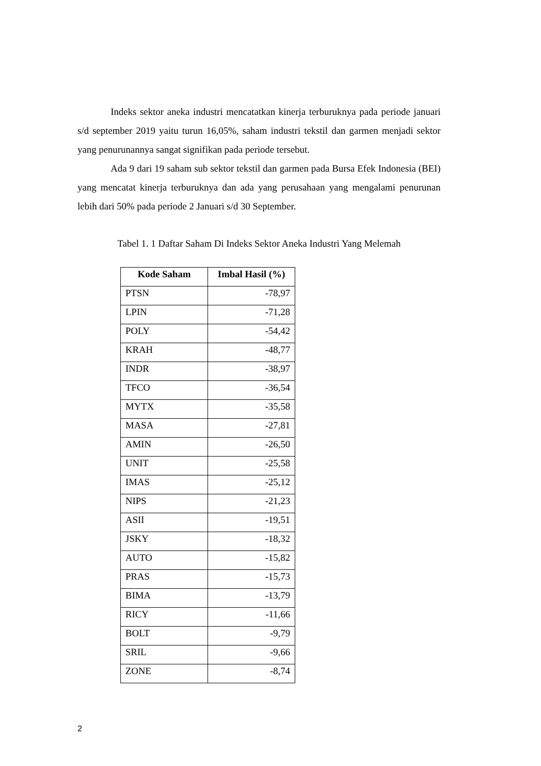Indeks sektor aneka industri mencatatkan kinerja terburuknya pada periode januari s/d september 2019 yaitu turun 16,05%, saham industri tekstil dan garmen menjadi sektor yang penurunannya sangat signifikan pada periode tersebut.
Ada 9 dari 19 saham sub sektor tekstil dan garmen pada Bursa Efek Indonesia (BEI) yang mencatat kinerja terburuknya dan ada yang perusahaan yang mengalami penurunan lebih dari 50% pada periode 2 Januari s/d 30 September.
Tabel 1. 1 Daftar Saham Di Indeks Sektor Aneka Industri Yang Melemah
| Kode Saham | Imbal Hasil (%) |
| --- | --- |
| PTSN | -78,97 |
| LPIN | -71,28 |
| POLY | -54,42 |
| KRAH | -48,77 |
| INDR | -38,97 |
| TFCO | -36,54 |
| MYTX | -35,58 |
| MASA | -27,81 |
| AMIN | -26,50 |
| UNIT | -25,58 |
| IMAS | -25,12 |
| NIPS | -21,23 |
| ASII | -19,51 |
| JSKY | -18,32 |
| AUTO | -15,82 |
| PRAS | -15,73 |
| BIMA | -13,79 |
| RICY | -11,66 |
| BOLT | -9,79 |
| SRIL | -9,66 |
| ZONE | -8,74 |
2